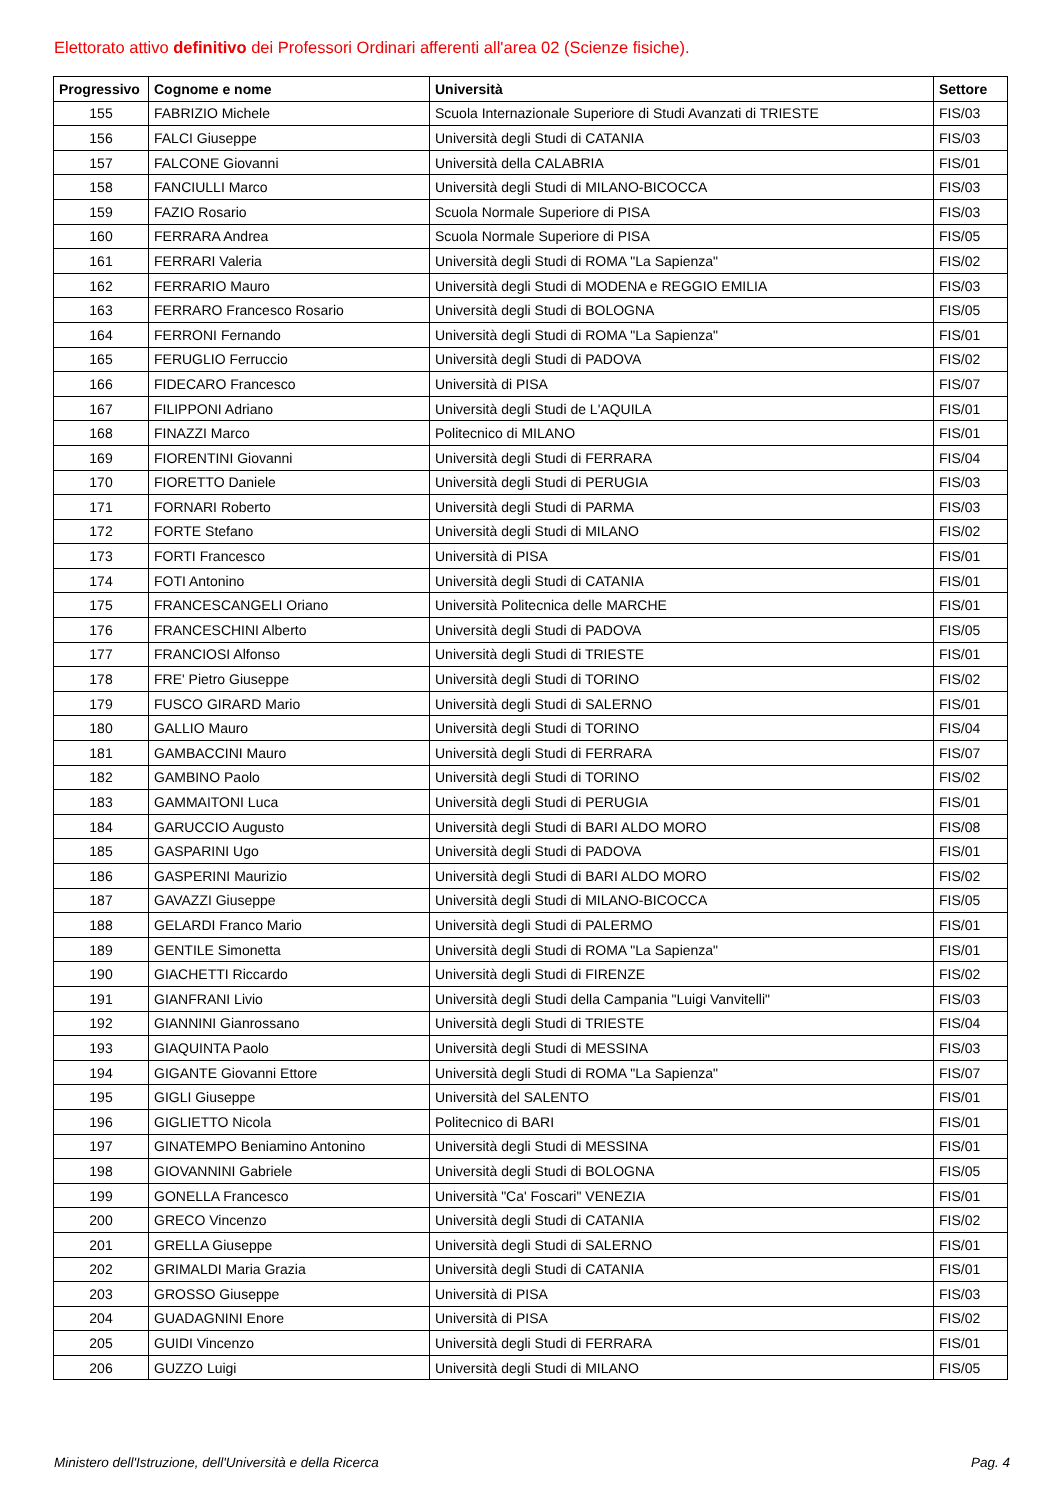Elettorato attivo definitivo dei Professori Ordinari afferenti all'area 02 (Scienze fisiche).
| Progressivo | Cognome e nome | Università | Settore |
| --- | --- | --- | --- |
| 155 | FABRIZIO Michele | Scuola Internazionale Superiore di Studi Avanzati di TRIESTE | FIS/03 |
| 156 | FALCI Giuseppe | Università degli Studi di CATANIA | FIS/03 |
| 157 | FALCONE Giovanni | Università della CALABRIA | FIS/01 |
| 158 | FANCIULLI Marco | Università degli Studi di MILANO-BICOCCA | FIS/03 |
| 159 | FAZIO Rosario | Scuola Normale Superiore di PISA | FIS/03 |
| 160 | FERRARA Andrea | Scuola Normale Superiore di PISA | FIS/05 |
| 161 | FERRARI Valeria | Università degli Studi di ROMA "La Sapienza" | FIS/02 |
| 162 | FERRARIO Mauro | Università degli Studi di MODENA e REGGIO EMILIA | FIS/03 |
| 163 | FERRARO Francesco Rosario | Università degli Studi di BOLOGNA | FIS/05 |
| 164 | FERRONI Fernando | Università degli Studi di ROMA "La Sapienza" | FIS/01 |
| 165 | FERUGLIO Ferruccio | Università degli Studi di PADOVA | FIS/02 |
| 166 | FIDECARO Francesco | Università di PISA | FIS/07 |
| 167 | FILIPPONI Adriano | Università degli Studi de L'AQUILA | FIS/01 |
| 168 | FINAZZI Marco | Politecnico di MILANO | FIS/01 |
| 169 | FIORENTINI Giovanni | Università degli Studi di FERRARA | FIS/04 |
| 170 | FIORETTO Daniele | Università degli Studi di PERUGIA | FIS/03 |
| 171 | FORNARI Roberto | Università degli Studi di PARMA | FIS/03 |
| 172 | FORTE Stefano | Università degli Studi di MILANO | FIS/02 |
| 173 | FORTI Francesco | Università di PISA | FIS/01 |
| 174 | FOTI Antonino | Università degli Studi di CATANIA | FIS/01 |
| 175 | FRANCESCANGELI Oriano | Università Politecnica delle MARCHE | FIS/01 |
| 176 | FRANCESCHINI Alberto | Università degli Studi di PADOVA | FIS/05 |
| 177 | FRANCIOSI Alfonso | Università degli Studi di TRIESTE | FIS/01 |
| 178 | FRE' Pietro Giuseppe | Università degli Studi di TORINO | FIS/02 |
| 179 | FUSCO GIRARD Mario | Università degli Studi di SALERNO | FIS/01 |
| 180 | GALLIO Mauro | Università degli Studi di TORINO | FIS/04 |
| 181 | GAMBACCINI Mauro | Università degli Studi di FERRARA | FIS/07 |
| 182 | GAMBINO Paolo | Università degli Studi di TORINO | FIS/02 |
| 183 | GAMMAITONI Luca | Università degli Studi di PERUGIA | FIS/01 |
| 184 | GARUCCIO Augusto | Università degli Studi di BARI ALDO MORO | FIS/08 |
| 185 | GASPARINI Ugo | Università degli Studi di PADOVA | FIS/01 |
| 186 | GASPERINI Maurizio | Università degli Studi di BARI ALDO MORO | FIS/02 |
| 187 | GAVAZZI Giuseppe | Università degli Studi di MILANO-BICOCCA | FIS/05 |
| 188 | GELARDI Franco Mario | Università degli Studi di PALERMO | FIS/01 |
| 189 | GENTILE Simonetta | Università degli Studi di ROMA "La Sapienza" | FIS/01 |
| 190 | GIACHETTI Riccardo | Università degli Studi di FIRENZE | FIS/02 |
| 191 | GIANFRANI Livio | Università degli Studi della Campania "Luigi Vanvitelli" | FIS/03 |
| 192 | GIANNINI Gianrossano | Università degli Studi di TRIESTE | FIS/04 |
| 193 | GIAQUINTA Paolo | Università degli Studi di MESSINA | FIS/03 |
| 194 | GIGANTE Giovanni Ettore | Università degli Studi di ROMA "La Sapienza" | FIS/07 |
| 195 | GIGLI Giuseppe | Università del SALENTO | FIS/01 |
| 196 | GIGLIETTO Nicola | Politecnico di BARI | FIS/01 |
| 197 | GINATEMPO Beniamino Antonino | Università degli Studi di MESSINA | FIS/01 |
| 198 | GIOVANNINI Gabriele | Università degli Studi di BOLOGNA | FIS/05 |
| 199 | GONELLA Francesco | Università "Ca' Foscari" VENEZIA | FIS/01 |
| 200 | GRECO Vincenzo | Università degli Studi di CATANIA | FIS/02 |
| 201 | GRELLA Giuseppe | Università degli Studi di SALERNO | FIS/01 |
| 202 | GRIMALDI Maria Grazia | Università degli Studi di CATANIA | FIS/01 |
| 203 | GROSSO Giuseppe | Università di PISA | FIS/03 |
| 204 | GUADAGNINI Enore | Università di PISA | FIS/02 |
| 205 | GUIDI Vincenzo | Università degli Studi di FERRARA | FIS/01 |
| 206 | GUZZO Luigi | Università degli Studi di MILANO | FIS/05 |
Ministero dell'Istruzione, dell'Università e della Ricerca
Pag. 4